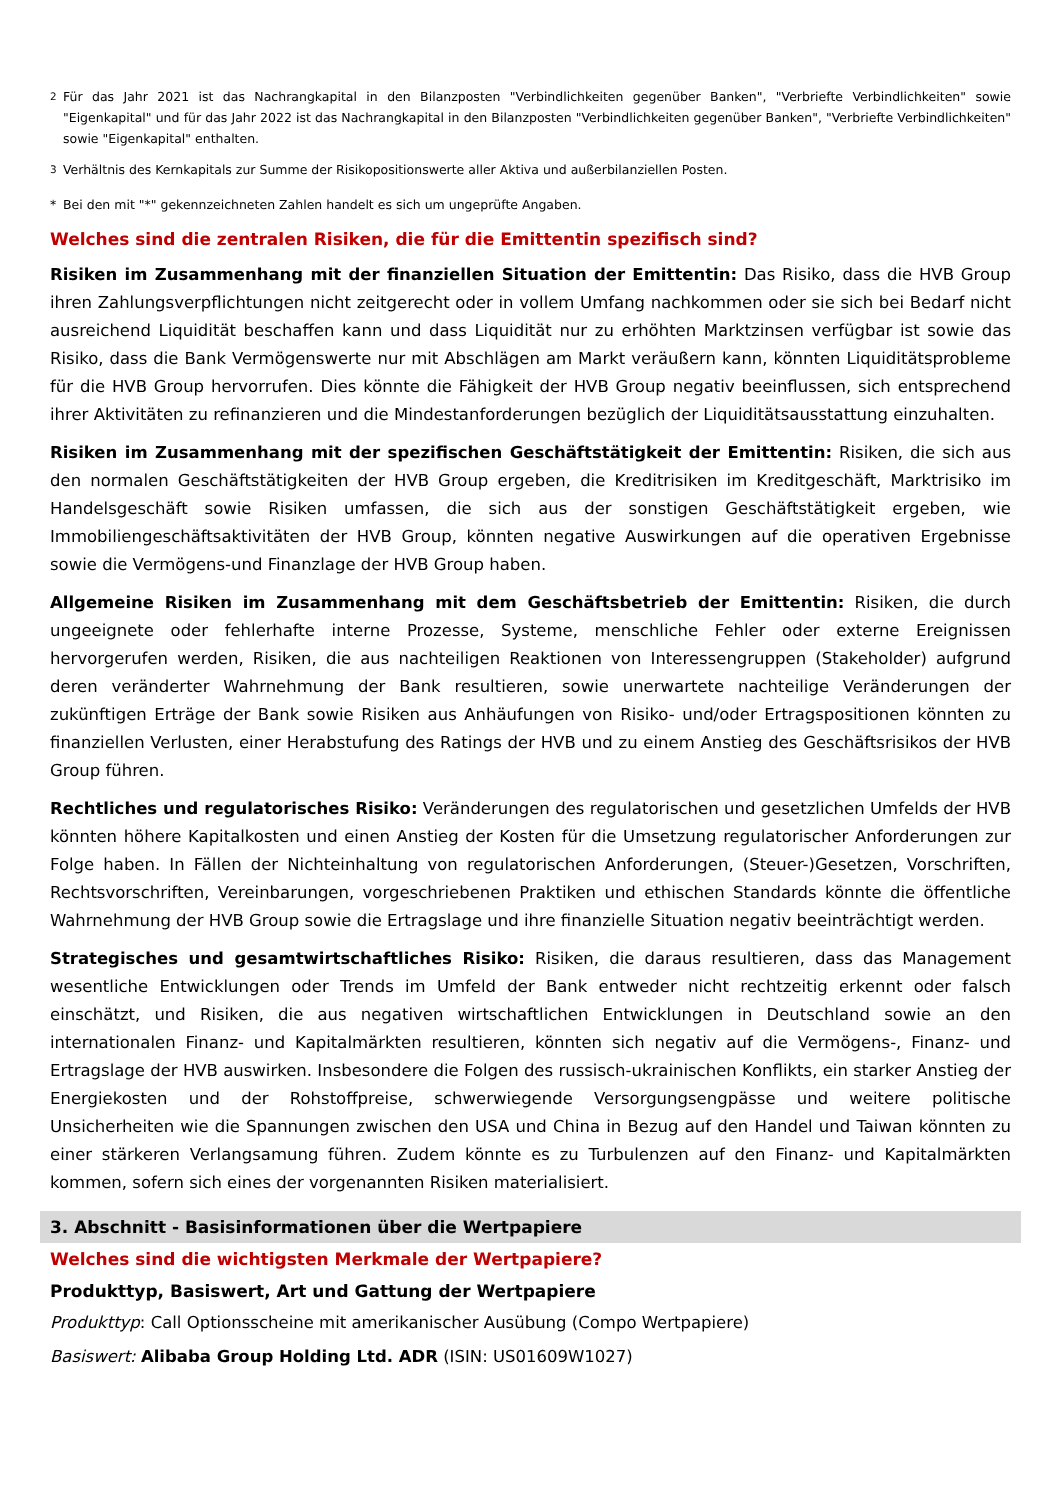<sup>2</sup> Für das Jahr 2021 ist das Nachrangkapital in den Bilanzposten "Verbindlichkeiten gegenüber Banken", "Verbriefte Verbindlichkeiten" sowie "Eigenkapital" und für das Jahr 2022 ist das Nachrangkapital in den Bilanzposten "Verbindlichkeiten gegenüber Banken", "Verbriefte Verbindlichkeiten" sowie "Eigenkapital" enthalten.
<sup>3</sup> Verhältnis des Kernkapitals zur Summe der Risikopositionswerte aller Aktiva und außerbilanziellen Posten.
* Bei den mit "*" gekennzeichneten Zahlen handelt es sich um ungeprüfte Angaben.
Welches sind die zentralen Risiken, die für die Emittentin spezifisch sind?
Risiken im Zusammenhang mit der finanziellen Situation der Emittentin: Das Risiko, dass die HVB Group ihren Zahlungsverpflichtungen nicht zeitgerecht oder in vollem Umfang nachkommen oder sie sich bei Bedarf nicht ausreichend Liquidität beschaffen kann und dass Liquidität nur zu erhöhten Marktzinsen verfügbar ist sowie das Risiko, dass die Bank Vermögenswerte nur mit Abschlägen am Markt veräußern kann, könnten Liquiditätsprobleme für die HVB Group hervorrufen. Dies könnte die Fähigkeit der HVB Group negativ beeinflussen, sich entsprechend ihrer Aktivitäten zu refinanzieren und die Mindestanforderungen bezüglich der Liquiditätsausstattung einzuhalten.
Risiken im Zusammenhang mit der spezifischen Geschäftstätigkeit der Emittentin: Risiken, die sich aus den normalen Geschäftstätigkeiten der HVB Group ergeben, die Kreditrisiken im Kreditgeschäft, Marktrisiko im Handelsgeschäft sowie Risiken umfassen, die sich aus der sonstigen Geschäftstätigkeit ergeben, wie Immobiliengeschäftsaktivitäten der HVB Group, könnten negative Auswirkungen auf die operativen Ergebnisse sowie die Vermögens-und Finanzlage der HVB Group haben.
Allgemeine Risiken im Zusammenhang mit dem Geschäftsbetrieb der Emittentin: Risiken, die durch ungeeignete oder fehlerhafte interne Prozesse, Systeme, menschliche Fehler oder externe Ereignissen hervorgerufen werden, Risiken, die aus nachteiligen Reaktionen von Interessengruppen (Stakeholder) aufgrund deren veränderter Wahrnehmung der Bank resultieren, sowie unerwartete nachteilige Veränderungen der zukünftigen Erträge der Bank sowie Risiken aus Anhäufungen von Risiko- und/oder Ertragspositionen könnten zu finanziellen Verlusten, einer Herabstufung des Ratings der HVB und zu einem Anstieg des Geschäftsrisikos der HVB Group führen.
Rechtliches und regulatorisches Risiko: Veränderungen des regulatorischen und gesetzlichen Umfelds der HVB könnten höhere Kapitalkosten und einen Anstieg der Kosten für die Umsetzung regulatorischer Anforderungen zur Folge haben. In Fällen der Nichteinhaltung von regulatorischen Anforderungen, (Steuer-)Gesetzen, Vorschriften, Rechtsvorschriften, Vereinbarungen, vorgeschriebenen Praktiken und ethischen Standards könnte die öffentliche Wahrnehmung der HVB Group sowie die Ertragslage und ihre finanzielle Situation negativ beeinträchtigt werden.
Strategisches und gesamtwirtschaftliches Risiko: Risiken, die daraus resultieren, dass das Management wesentliche Entwicklungen oder Trends im Umfeld der Bank entweder nicht rechtzeitig erkennt oder falsch einschätzt, und Risiken, die aus negativen wirtschaftlichen Entwicklungen in Deutschland sowie an den internationalen Finanz- und Kapitalmärkten resultieren, könnten sich negativ auf die Vermögens-, Finanz- und Ertragslage der HVB auswirken. Insbesondere die Folgen des russisch-ukrainischen Konflikts, ein starker Anstieg der Energiekosten und der Rohstoffpreise, schwerwiegende Versorgungsengpässe und weitere politische Unsicherheiten wie die Spannungen zwischen den USA und China in Bezug auf den Handel und Taiwan könnten zu einer stärkeren Verlangsamung führen. Zudem könnte es zu Turbulenzen auf den Finanz- und Kapitalmärkten kommen, sofern sich eines der vorgenannten Risiken materialisiert.
3. Abschnitt - Basisinformationen über die Wertpapiere
Welches sind die wichtigsten Merkmale der Wertpapiere?
Produkttyp, Basiswert, Art und Gattung der Wertpapiere
Produkttyp: Call Optionsscheine mit amerikanischer Ausübung (Compo Wertpapiere)
Basiswert: Alibaba Group Holding Ltd. ADR (ISIN: US01609W1027)